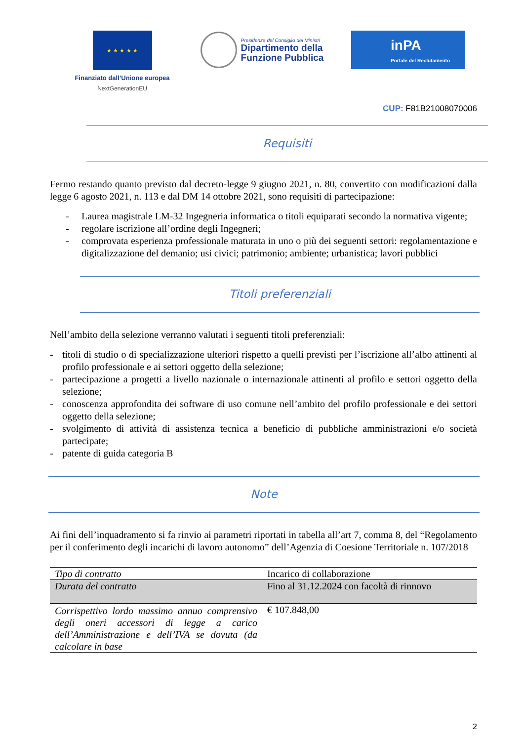★ ★ ★ ★ ★
Finanziato dall’Unione europea
NextGenerationEU
Presidenza del Consiglio dei Ministri
Dipartimento della
Funzione Pubblica
inPA
Portale del Reclutamento
CUP: F81B21008070006
Requisiti
Fermo restando quanto previsto dal decreto-legge 9 giugno 2021, n. 80, convertito con modificazioni dalla legge 6 agosto 2021, n. 113 e dal DM 14 ottobre 2021, sono requisiti di partecipazione:
- Laurea magistrale LM-32 Ingegneria informatica o titoli equiparati secondo la normativa vigente;
- regolare iscrizione all’ordine degli Ingegneri;
- comprovata esperienza professionale maturata in uno o più dei seguenti settori: regolamentazione e digitalizzazione del demanio; usi civici; patrimonio; ambiente; urbanistica; lavori pubblici
Titoli preferenziali
Nell’ambito della selezione verranno valutati i seguenti titoli preferenziali:
- titoli di studio o di specializzazione ulteriori rispetto a quelli previsti per l’iscrizione all’albo attinenti al profilo professionale e ai settori oggetto della selezione;
- partecipazione a progetti a livello nazionale o internazionale attinenti al profilo e settori oggetto della selezione;
- conoscenza approfondita dei software di uso comune nell’ambito del profilo professionale e dei settori oggetto della selezione;
- svolgimento di attività di assistenza tecnica a beneficio di pubbliche amministrazioni e/o società partecipate;
- patente di guida categoria B
Note
Ai fini dell’inquadramento si fa rinvio ai parametri riportati in tabella all’art 7, comma 8, del “Regolamento per il conferimento degli incarichi di lavoro autonomo” dell’Agenzia di Coesione Territoriale n. 107/2018
| Tipo di contratto | Incarico di collaborazione |
| Durata del contratto | Fino al 31.12.2024 con facoltà di rinnovo |
| Corrispettivo lordo massimo annuo comprensivo degli oneri accessori di legge a carico dell’Amministrazione e dell’IVA se dovuta (da calcolare in base | € 107.848,00 |
2